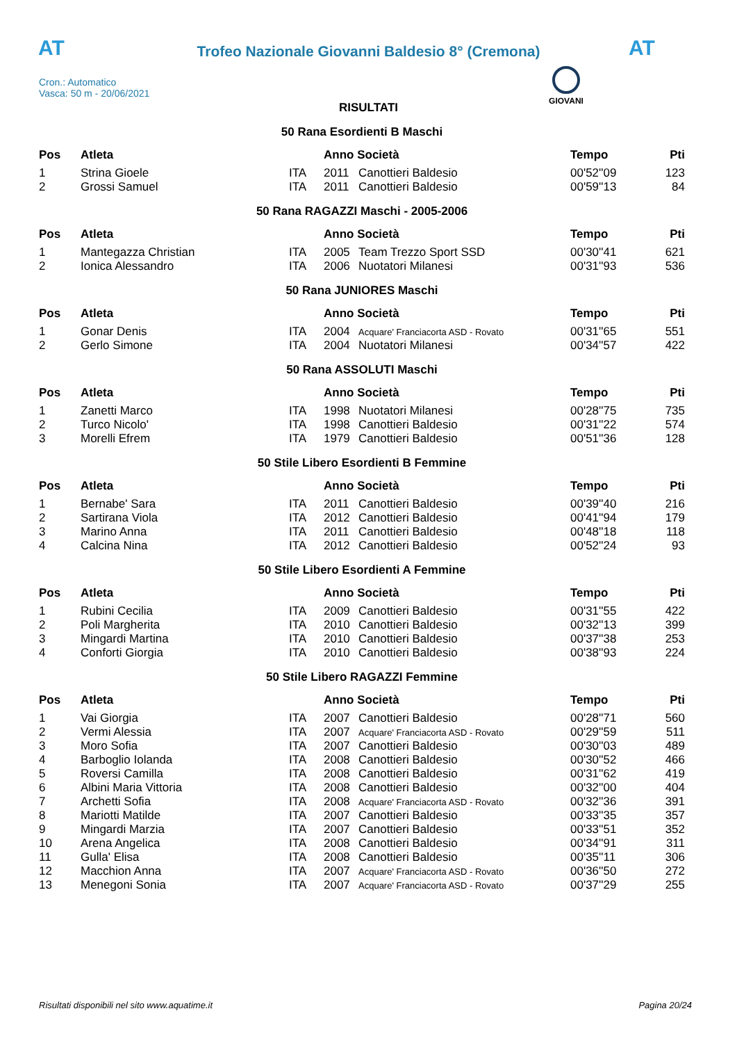AT
Trofeo Nazionale Giovanni Baldesio 8° (Cremona) AT
Cron.: Automatico
Vasca: 50 m - 20/06/2021
GIOVANI
RISULTATI
| 50 Rana Esordienti B Maschi | | | | | | |
| Pos | Atleta | | Anno Società | | Tempo | Pti |
| 1 | Strina Gioele | ITA | 2011 | Canottieri Baldesio | 00'52''09 | 123 |
| 2 | Grossi Samuel | ITA | 2011 | Canottieri Baldesio | 00'59''13 | 84 |
| 50 Rana RAGAZZI Maschi - 2005-2006 | | | | | | |
| Pos | Atleta | | Anno Società | | Tempo | Pti |
| 1 | Mantegazza Christian | ITA | 2005 | Team Trezzo Sport SSD | 00'30''41 | 621 |
| 2 | Ionica Alessandro | ITA | 2006 | Nuotatori Milanesi | 00'31''93 | 536 |
| 50 Rana JUNIORES Maschi | | | | | | |
| Pos | Atleta | | Anno Società | | Tempo | Pti |
| 1 | Gonar Denis | ITA | 2004 | Acquare' Franciacorta ASD - Rovato | 00'31''65 | 551 |
| 2 | Gerlo Simone | ITA | 2004 | Nuotatori Milanesi | 00'34''57 | 422 |
| 50 Rana ASSOLUTI Maschi | | | | | | |
| Pos | Atleta | | Anno Società | | Tempo | Pti |
| 1 | Zanetti Marco | ITA | 1998 | Nuotatori Milanesi | 00'28''75 | 735 |
| 2 | Turco Nicolo' | ITA | 1998 | Canottieri Baldesio | 00'31''22 | 574 |
| 3 | Morelli Efrem | ITA | 1979 | Canottieri Baldesio | 00'51''36 | 128 |
| 50 Stile Libero Esordienti B Femmine | | | | | | |
| Pos | Atleta | | Anno Società | | Tempo | Pti |
| 1 | Bernabe' Sara | ITA | 2011 | Canottieri Baldesio | 00'39''40 | 216 |
| 2 | Sartirana Viola | ITA | 2012 | Canottieri Baldesio | 00'41''94 | 179 |
| 3 | Marino Anna | ITA | 2011 | Canottieri Baldesio | 00'48''18 | 118 |
| 4 | Calcina Nina | ITA | 2012 | Canottieri Baldesio | 00'52''24 | 93 |
| 50 Stile Libero Esordienti A Femmine | | | | | | |
| Pos | Atleta | | Anno Società | | Tempo | Pti |
| 1 | Rubini Cecilia | ITA | 2009 | Canottieri Baldesio | 00'31''55 | 422 |
| 2 | Poli Margherita | ITA | 2010 | Canottieri Baldesio | 00'32''13 | 399 |
| 3 | Mingardi Martina | ITA | 2010 | Canottieri Baldesio | 00'37''38 | 253 |
| 4 | Conforti Giorgia | ITA | 2010 | Canottieri Baldesio | 00'38''93 | 224 |
| 50 Stile Libero RAGAZZI Femmine | | | | | | |
| Pos | Atleta | | Anno Società | | Tempo | Pti |
| 1 | Vai Giorgia | ITA | 2007 | Canottieri Baldesio | 00'28''71 | 560 |
| 2 | Vermi Alessia | ITA | 2007 | Acquare' Franciacorta ASD - Rovato | 00'29''59 | 511 |
| 3 | Moro Sofia | ITA | 2007 | Canottieri Baldesio | 00'30''03 | 489 |
| 4 | Barboglio Iolanda | ITA | 2008 | Canottieri Baldesio | 00'30''52 | 466 |
| 5 | Roversi Camilla | ITA | 2008 | Canottieri Baldesio | 00'31''62 | 419 |
| 6 | Albini Maria Vittoria | ITA | 2008 | Canottieri Baldesio | 00'32''00 | 404 |
| 7 | Archetti Sofia | ITA | 2008 | Acquare' Franciacorta ASD - Rovato | 00'32''36 | 391 |
| 8 | Mariotti Matilde | ITA | 2007 | Canottieri Baldesio | 00'33''35 | 357 |
| 9 | Mingardi Marzia | ITA | 2007 | Canottieri Baldesio | 00'33''51 | 352 |
| 10 | Arena Angelica | ITA | 2008 | Canottieri Baldesio | 00'34''91 | 311 |
| 11 | Gulla' Elisa | ITA | 2008 | Canottieri Baldesio | 00'35''11 | 306 |
| 12 | Macchion Anna | ITA | 2007 | Acquare' Franciacorta ASD - Rovato | 00'36''50 | 272 |
| 13 | Menegoni Sonia | ITA | 2007 | Acquare' Franciacorta ASD - Rovato | 00'37''29 | 255 |
Risultati disponibili nel sito www.aquatime.it Pagina 20/24